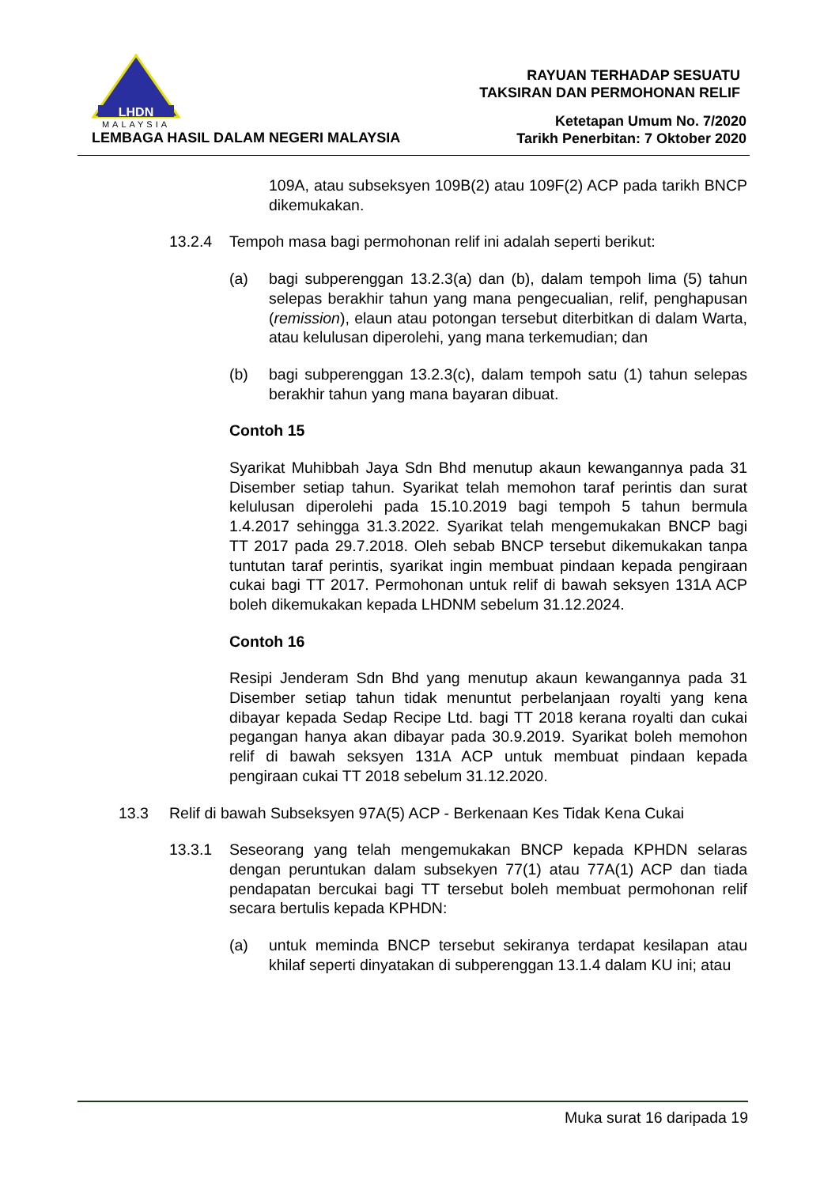LHDN
MALAYSIA
LEMBAGA HASIL DALAM NEGERI MALAYSIA
RAYUAN TERHADAP SESUATU
TAKSIRAN DAN PERMOHONAN RELIF
Ketetapan Umum No. 7/2020
Tarikh Penerbitan: 7 Oktober 2020
109A, atau subseksyen 109B(2) atau 109F(2) ACP pada tarikh BNCP dikemukakan.
13.2.4 Tempoh masa bagi permohonan relif ini adalah seperti berikut:
(a) bagi subperenggan 13.2.3(a) dan (b), dalam tempoh lima (5) tahun selepas berakhir tahun yang mana pengecualian, relif, penghapusan (remission), elaun atau potongan tersebut diterbitkan di dalam Warta, atau kelulusan diperolehi, yang mana terkemudian; dan
(b) bagi subperenggan 13.2.3(c), dalam tempoh satu (1) tahun selepas berakhir tahun yang mana bayaran dibuat.
Contoh 15
Syarikat Muhibbah Jaya Sdn Bhd menutup akaun kewangannya pada 31 Disember setiap tahun. Syarikat telah memohon taraf perintis dan surat kelulusan diperolehi pada 15.10.2019 bagi tempoh 5 tahun bermula 1.4.2017 sehingga 31.3.2022. Syarikat telah mengemukakan BNCP bagi TT 2017 pada 29.7.2018. Oleh sebab BNCP tersebut dikemukakan tanpa tuntutan taraf perintis, syarikat ingin membuat pindaan kepada pengiraan cukai bagi TT 2017. Permohonan untuk relif di bawah seksyen 131A ACP boleh dikemukakan kepada LHDNM sebelum 31.12.2024.
Contoh 16
Resipi Jenderam Sdn Bhd yang menutup akaun kewangannya pada 31 Disember setiap tahun tidak menuntut perbelanjaan royalti yang kena dibayar kepada Sedap Recipe Ltd. bagi TT 2018 kerana royalti dan cukai pegangan hanya akan dibayar pada 30.9.2019. Syarikat boleh memohon relif di bawah seksyen 131A ACP untuk membuat pindaan kepada pengiraan cukai TT 2018 sebelum 31.12.2020.
13.3 Relif di bawah Subseksyen 97A(5) ACP - Berkenaan Kes Tidak Kena Cukai
13.3.1 Seseorang yang telah mengemukakan BNCP kepada KPHDN selaras dengan peruntukan dalam subsekyen 77(1) atau 77A(1) ACP dan tiada pendapatan bercukai bagi TT tersebut boleh membuat permohonan relif secara bertulis kepada KPHDN:
(a) untuk meminda BNCP tersebut sekiranya terdapat kesilapan atau khilaf seperti dinyatakan di subperenggan 13.1.4 dalam KU ini; atau
Muka surat 16 daripada 19